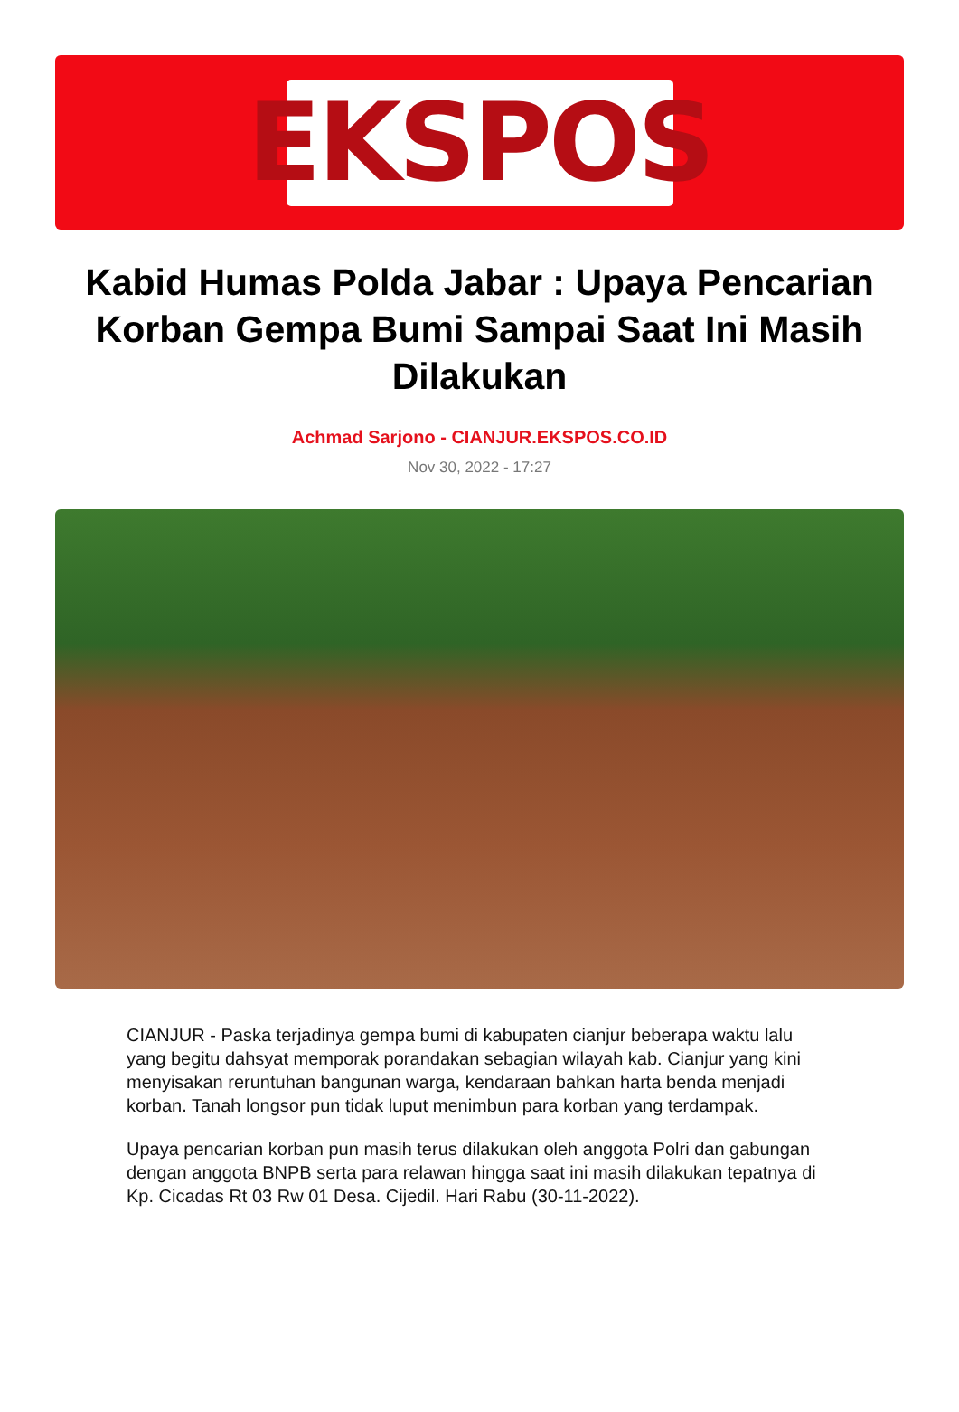EKSPOS
Kabid Humas Polda Jabar : Upaya Pencarian Korban Gempa Bumi Sampai Saat Ini Masih Dilakukan
Achmad Sarjono - CIANJUR.EKSPOS.CO.ID
Nov 30, 2022 - 17:27
CIANJUR - Paska terjadinya gempa bumi di kabupaten cianjur beberapa waktu lalu yang begitu dahsyat memporak porandakan sebagian wilayah kab. Cianjur yang kini menyisakan reruntuhan bangunan warga, kendaraan bahkan harta benda menjadi korban. Tanah longsor pun tidak luput menimbun para korban yang terdampak.
Upaya pencarian korban pun masih terus dilakukan oleh anggota Polri dan gabungan dengan anggota BNPB serta para relawan hingga saat ini masih dilakukan tepatnya di Kp. Cicadas Rt 03 Rw 01 Desa. Cijedil. Hari Rabu (30-11-2022).